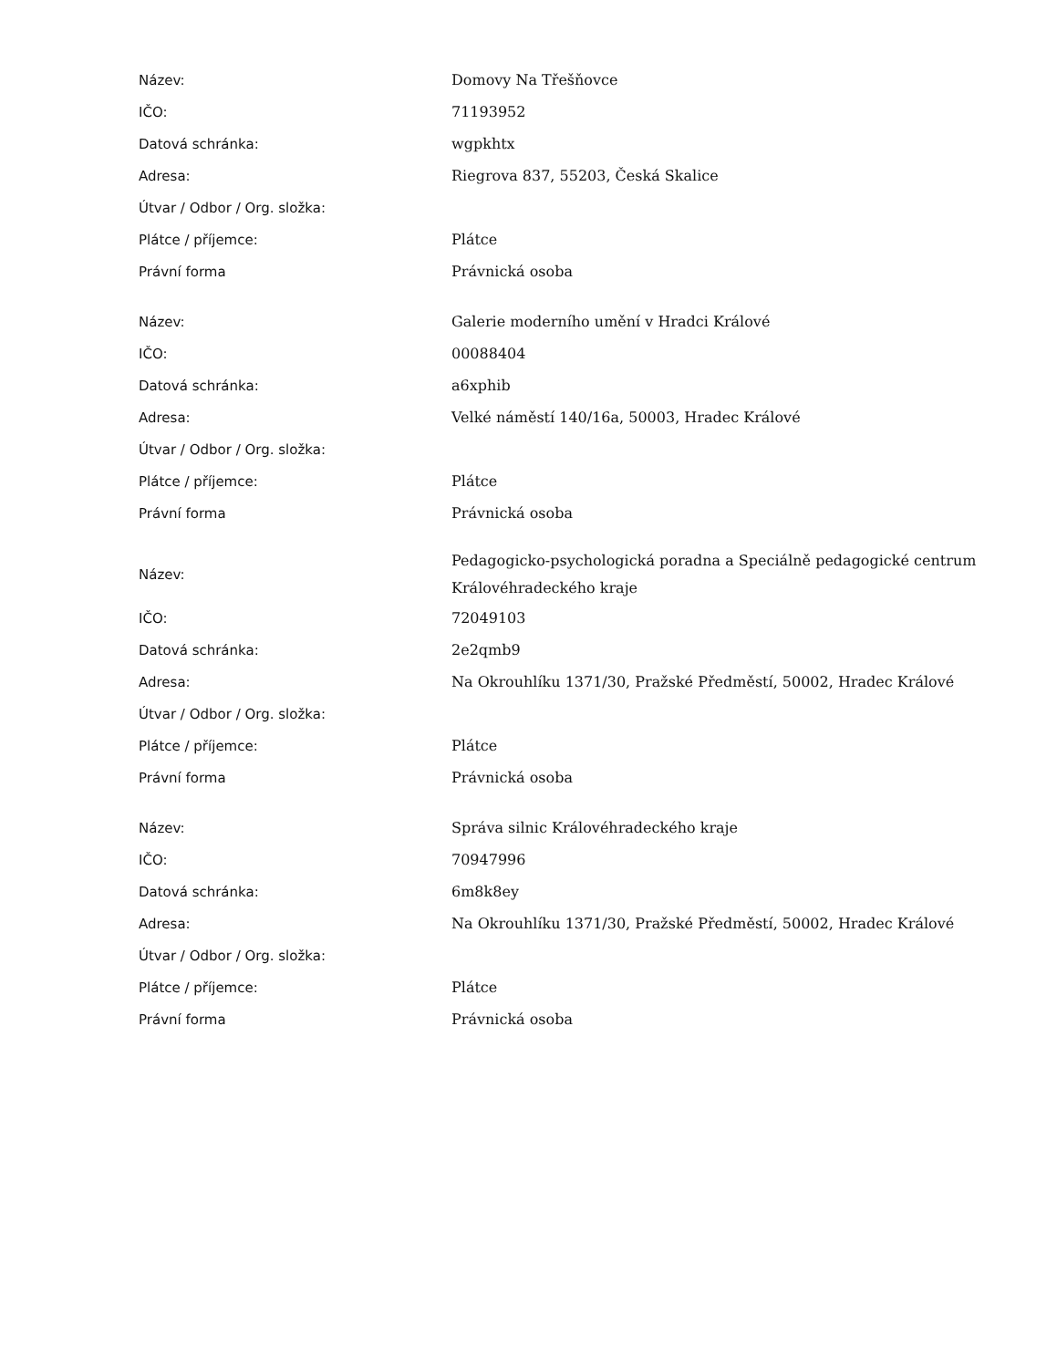| Název: | Domovy Na Třešňovce |
| IČO: | 71193952 |
| Datová schránka: | wgpkhtx |
| Adresa: | Riegrova 837, 55203, Česká Skalice |
| Útvar / Odbor / Org. složka: | |
| Plátce / příjemce: | Plátce |
| Právní forma | Právnická osoba |
| Název: | Galerie moderního umění v Hradci Králové |
| IČO: | 00088404 |
| Datová schránka: | a6xphib |
| Adresa: | Velké náměstí 140/16a, 50003, Hradec Králové |
| Útvar / Odbor / Org. složka: | |
| Plátce / příjemce: | Plátce |
| Právní forma | Právnická osoba |
| Název: | Pedagogicko-psychologická poradna a Speciálně pedagogické centrum Královéhradeckého kraje |
| IČO: | 72049103 |
| Datová schránka: | 2e2qmb9 |
| Adresa: | Na Okrouhlíku 1371/30, Pražské Předměstí, 50002, Hradec Králové |
| Útvar / Odbor / Org. složka: | |
| Plátce / příjemce: | Plátce |
| Právní forma | Právnická osoba |
| Název: | Správa silnic Královéhradeckého kraje |
| IČO: | 70947996 |
| Datová schránka: | 6m8k8ey |
| Adresa: | Na Okrouhlíku 1371/30, Pražské Předměstí, 50002, Hradec Králové |
| Útvar / Odbor / Org. složka: | |
| Plátce / příjemce: | Plátce |
| Právní forma | Právnická osoba |